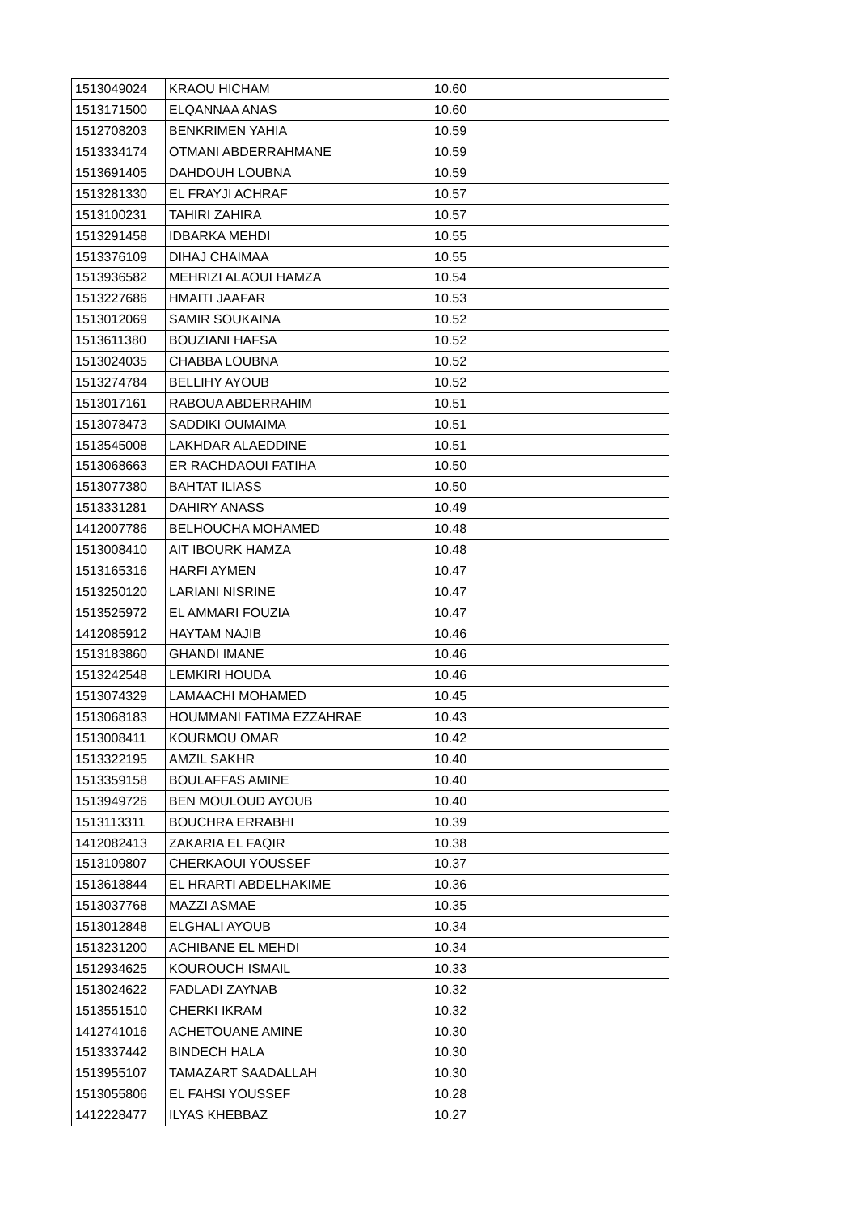| 1513049024 | KRAOU HICHAM | 10.60 |
| 1513171500 | ELQANNAA ANAS | 10.60 |
| 1512708203 | BENKRIMEN YAHIA | 10.59 |
| 1513334174 | OTMANI ABDERRAHMANE | 10.59 |
| 1513691405 | DAHDOUH LOUBNA | 10.59 |
| 1513281330 | EL FRAYJI ACHRAF | 10.57 |
| 1513100231 | TAHIRI ZAHIRA | 10.57 |
| 1513291458 | IDBARKA MEHDI | 10.55 |
| 1513376109 | DIHAJ CHAIMAA | 10.55 |
| 1513936582 | MEHRIZI ALAOUI HAMZA | 10.54 |
| 1513227686 | HMAITI JAAFAR | 10.53 |
| 1513012069 | SAMIR SOUKAINA | 10.52 |
| 1513611380 | BOUZIANI HAFSA | 10.52 |
| 1513024035 | CHABBA LOUBNA | 10.52 |
| 1513274784 | BELLIHY AYOUB | 10.52 |
| 1513017161 | RABOUA ABDERRAHIM | 10.51 |
| 1513078473 | SADDIKI OUMAIMA | 10.51 |
| 1513545008 | LAKHDAR ALAEDDINE | 10.51 |
| 1513068663 | ER RACHDAOUI FATIHA | 10.50 |
| 1513077380 | BAHTAT ILIASS | 10.50 |
| 1513331281 | DAHIRY ANASS | 10.49 |
| 1412007786 | BELHOUCHA MOHAMED | 10.48 |
| 1513008410 | AIT IBOURK HAMZA | 10.48 |
| 1513165316 | HARFI AYMEN | 10.47 |
| 1513250120 | LARIANI NISRINE | 10.47 |
| 1513525972 | EL AMMARI FOUZIA | 10.47 |
| 1412085912 | HAYTAM NAJIB | 10.46 |
| 1513183860 | GHANDI IMANE | 10.46 |
| 1513242548 | LEMKIRI HOUDA | 10.46 |
| 1513074329 | LAMAACHI MOHAMED | 10.45 |
| 1513068183 | HOUMMANI FATIMA EZZAHRAE | 10.43 |
| 1513008411 | KOURMOU OMAR | 10.42 |
| 1513322195 | AMZIL SAKHR | 10.40 |
| 1513359158 | BOULAFFAS AMINE | 10.40 |
| 1513949726 | BEN MOULOUD AYOUB | 10.40 |
| 1513113311 | BOUCHRA ERRABHI | 10.39 |
| 1412082413 | ZAKARIA EL FAQIR | 10.38 |
| 1513109807 | CHERKAOUI YOUSSEF | 10.37 |
| 1513618844 | EL HRARTI ABDELHAKIME | 10.36 |
| 1513037768 | MAZZI ASMAE | 10.35 |
| 1513012848 | ELGHALI AYOUB | 10.34 |
| 1513231200 | ACHIBANE EL MEHDI | 10.34 |
| 1512934625 | KOUROUCH ISMAIL | 10.33 |
| 1513024622 | FADLADI ZAYNAB | 10.32 |
| 1513551510 | CHERKI IKRAM | 10.32 |
| 1412741016 | ACHETOUANE AMINE | 10.30 |
| 1513337442 | BINDECH HALA | 10.30 |
| 1513955107 | TAMAZART SAADALLAH | 10.30 |
| 1513055806 | EL FAHSI YOUSSEF | 10.28 |
| 1412228477 | ILYAS KHEBBAZ | 10.27 |